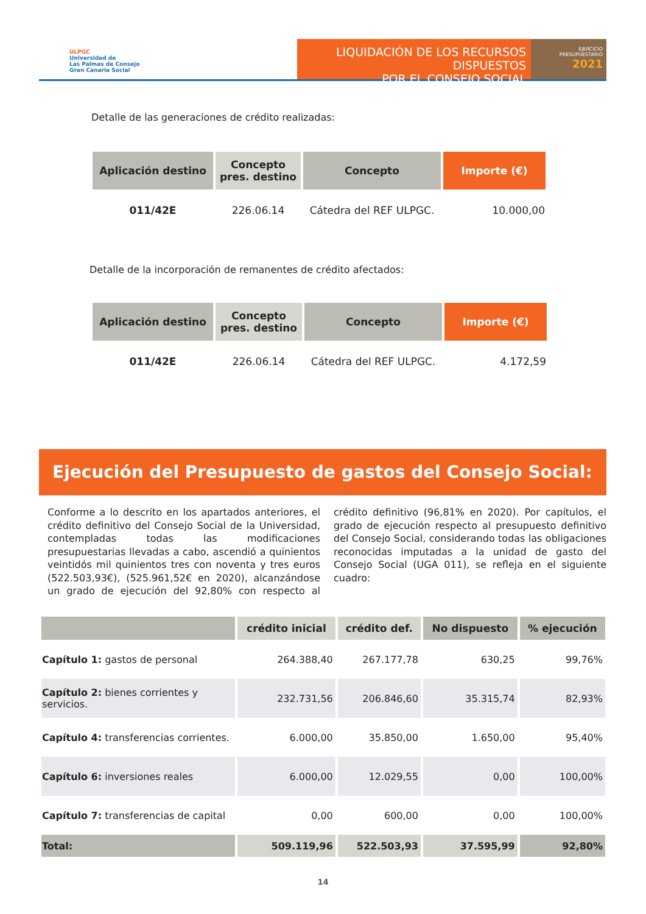ULPGC
Universidad de
Las Palmas de Consejo
Gran Canaria Social
LIQUIDACIÓN DE LOS RECURSOS DISPUESTOS
POR EL CONSEJO SOCIAL
EJERCICIO
PRESUPUESTARIO
2021
Detalle de las generaciones de crédito realizadas:
| Aplicación destino | Concepto pres. destino | Concepto | Importe (€) |
| --- | --- | --- | --- |
| 011/42E | 226.06.14 | Cátedra del REF ULPGC. | 10.000,00 |
Detalle de la incorporación de remanentes de crédito afectados:
| Aplicación destino | Concepto pres. destino | Concepto | Importe (€) |
| --- | --- | --- | --- |
| 011/42E | 226.06.14 | Cátedra del REF ULPGC. | 4.172,59 |
Ejecución del Presupuesto de gastos del Consejo Social:
Conforme a lo descrito en los apartados anteriores, el crédito definitivo del Consejo Social de la Universidad, contempladas todas las modificaciones presupuestarias llevadas a cabo, ascendió a quinientos veintidós mil quinientos tres con noventa y tres euros (522.503,93€), (525.961,52€ en 2020), alcanzándose un grado de ejecución del 92,80% con respecto al crédito definitivo (96,81% en 2020). Por capítulos, el grado de ejecución respecto al presupuesto definitivo del Consejo Social, considerando todas las obligaciones reconocidas imputadas a la unidad de gasto del Consejo Social (UGA 011), se refleja en el siguiente cuadro:
| | crédito inicial | crédito def. | No dispuesto | % ejecución |
| --- | --- | --- | --- | --- |
| Capítulo 1: gastos de personal | 264.388,40 | 267.177,78 | 630,25 | 99,76% |
| Capítulo 2: bienes corrientes y servicios. | 232.731,56 | 206.846,60 | 35.315,74 | 82,93% |
| Capítulo 4: transferencias corrientes. | 6.000,00 | 35.850,00 | 1.650,00 | 95,40% |
| Capítulo 6: inversiones reales | 6.000,00 | 12.029,55 | 0,00 | 100,00% |
| Capítulo 7: transferencias de capital | 0,00 | 600,00 | 0,00 | 100,00% |
| Total: | 509.119,96 | 522.503,93 | 37.595,99 | 92,80% |
14